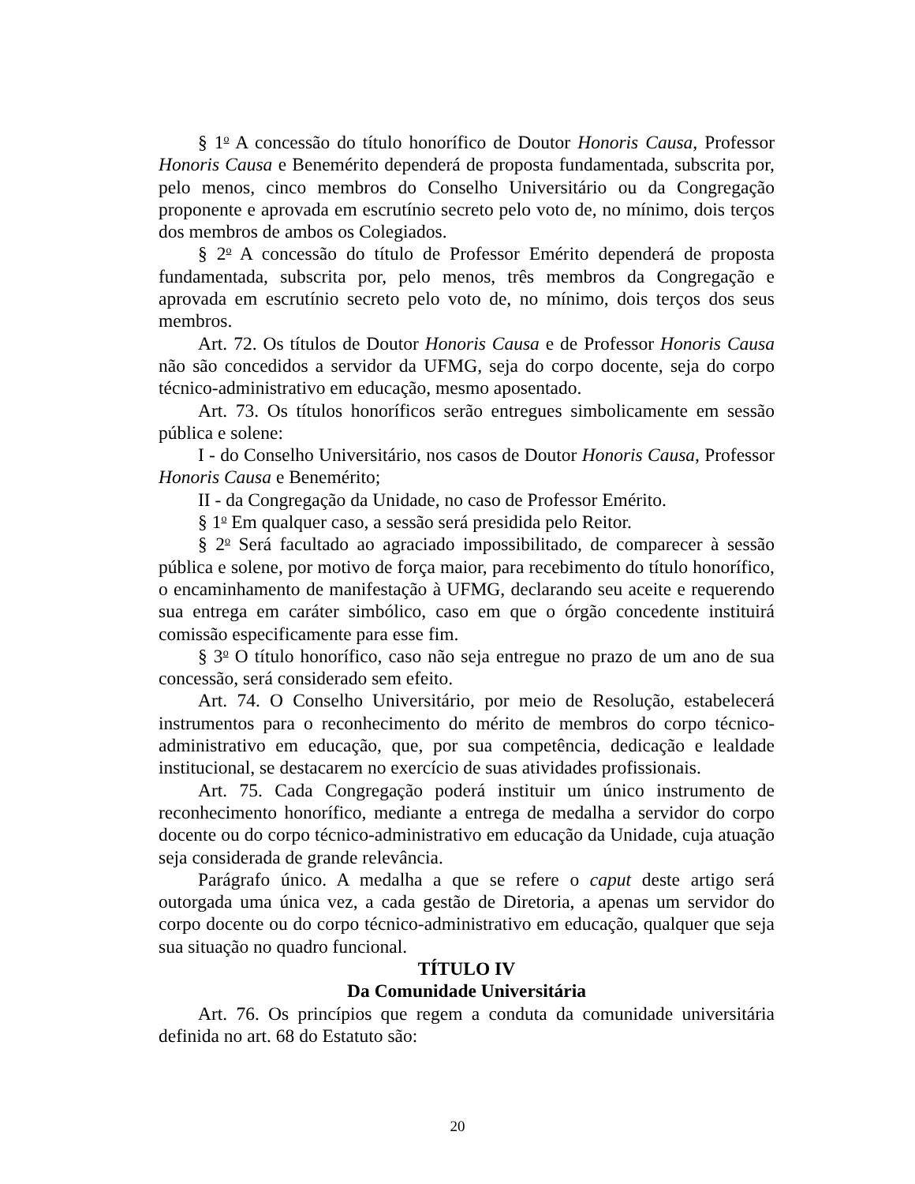§ 1<sup>o</sup> A concessão do título honorífico de Doutor Honoris Causa, Professor Honoris Causa e Benemérito dependerá de proposta fundamentada, subscrita por, pelo menos, cinco membros do Conselho Universitário ou da Congregação proponente e aprovada em escrutínio secreto pelo voto de, no mínimo, dois terços dos membros de ambos os Colegiados.
§ 2<sup>o</sup> A concessão do título de Professor Emérito dependerá de proposta fundamentada, subscrita por, pelo menos, três membros da Congregação e aprovada em escrutínio secreto pelo voto de, no mínimo, dois terços dos seus membros.
Art. 72. Os títulos de Doutor Honoris Causa e de Professor Honoris Causa não são concedidos a servidor da UFMG, seja do corpo docente, seja do corpo técnico-administrativo em educação, mesmo aposentado.
Art. 73. Os títulos honoríficos serão entregues simbolicamente em sessão pública e solene:
I - do Conselho Universitário, nos casos de Doutor Honoris Causa, Professor Honoris Causa e Benemérito;
II - da Congregação da Unidade, no caso de Professor Emérito.
§ 1<sup>o</sup> Em qualquer caso, a sessão será presidida pelo Reitor.
§ 2<sup>o</sup> Será facultado ao agraciado impossibilitado, de comparecer à sessão pública e solene, por motivo de força maior, para recebimento do título honorífico, o encaminhamento de manifestação à UFMG, declarando seu aceite e requerendo sua entrega em caráter simbólico, caso em que o órgão concedente instituirá comissão especificamente para esse fim.
§ 3<sup>o</sup> O título honorífico, caso não seja entregue no prazo de um ano de sua concessão, será considerado sem efeito.
Art. 74. O Conselho Universitário, por meio de Resolução, estabelecerá instrumentos para o reconhecimento do mérito de membros do corpo técnico-administrativo em educação, que, por sua competência, dedicação e lealdade institucional, se destacarem no exercício de suas atividades profissionais.
Art. 75. Cada Congregação poderá instituir um único instrumento de reconhecimento honorífico, mediante a entrega de medalha a servidor do corpo docente ou do corpo técnico-administrativo em educação da Unidade, cuja atuação seja considerada de grande relevância.
Parágrafo único. A medalha a que se refere o caput deste artigo será outorgada uma única vez, a cada gestão de Diretoria, a apenas um servidor do corpo docente ou do corpo técnico-administrativo em educação, qualquer que seja sua situação no quadro funcional.
TÍTULO IV
Da Comunidade Universitária
Art. 76. Os princípios que regem a conduta da comunidade universitária definida no art. 68 do Estatuto são:
20